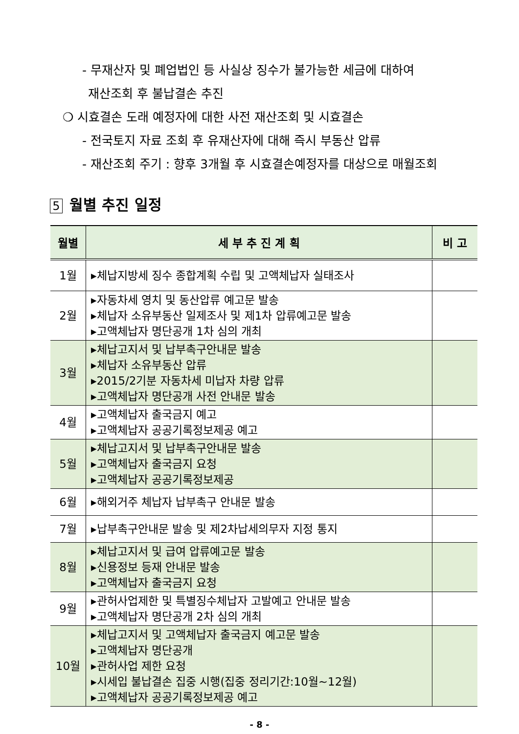- 무재산자 및 폐업법인 등 사실상 징수가 불가능한 세금에 대하여
재산조회 후 불납결손 추진
❍ 시효결손 도래 예정자에 대한 사전 재산조회 및 시효결손
- 전국토지 자료 조회 후 유재산자에 대해 즉시 부동산 압류
- 재산조회 주기 : 향후 3개월 후 시효결손예정자를 대상으로 매월조회
5 월별 추진 일정
| 월별 | 세 부 추 진 계 획 | 비 고 |
| --- | --- | --- |
| 1월 | ▸체납지방세 징수 종합계획 수립 및 고액체납자 실태조사 | |
| 2월 | ▸자동차세 영치 및 동산압류 예고문 발송 ▸체납자 소유부동산 일제조사 및 제1차 압류예고문 발송 ▸고액체납자 명단공개 1차 심의 개최 | |
| 3월 | ▸체납고지서 및 납부촉구안내문 발송 ▸체납자 소유부동산 압류 ▸2015/2기분 자동차세 미납자 차량 압류 ▸고액체납자 명단공개 사전 안내문 발송 | |
| 4월 | ▸고액체납자 출국금지 예고 ▸고액체납자 공공기록정보제공 예고 | |
| 5월 | ▸체납고지서 및 납부촉구안내문 발송 ▸고액체납자 출국금지 요청 ▸고액체납자 공공기록정보제공 | |
| 6월 | ▸해외거주 체납자 납부촉구 안내문 발송 | |
| 7월 | ▸납부촉구안내문 발송 및 제2차납세의무자 지정 통지 | |
| 8월 | ▸체납고지서 및 급여 압류예고문 발송 ▸신용정보 등재 안내문 발송 ▸고액체납자 출국금지 요청 | |
| 9월 | ▸관허사업제한 및 특별징수체납자 고발예고 안내문 발송 ▸고액체납자 명단공개 2차 심의 개최 | |
| 10월 | ▸체납고지서 및 고액체납자 출국금지 예고문 발송 ▸고액체납자 명단공개 ▸관허사업 제한 요청 ▸시세입 불납결손 집중 시행(집중 정리기간:10월~12월) ▸고액체납자 공공기록정보제공 예고 | |
- 8 -